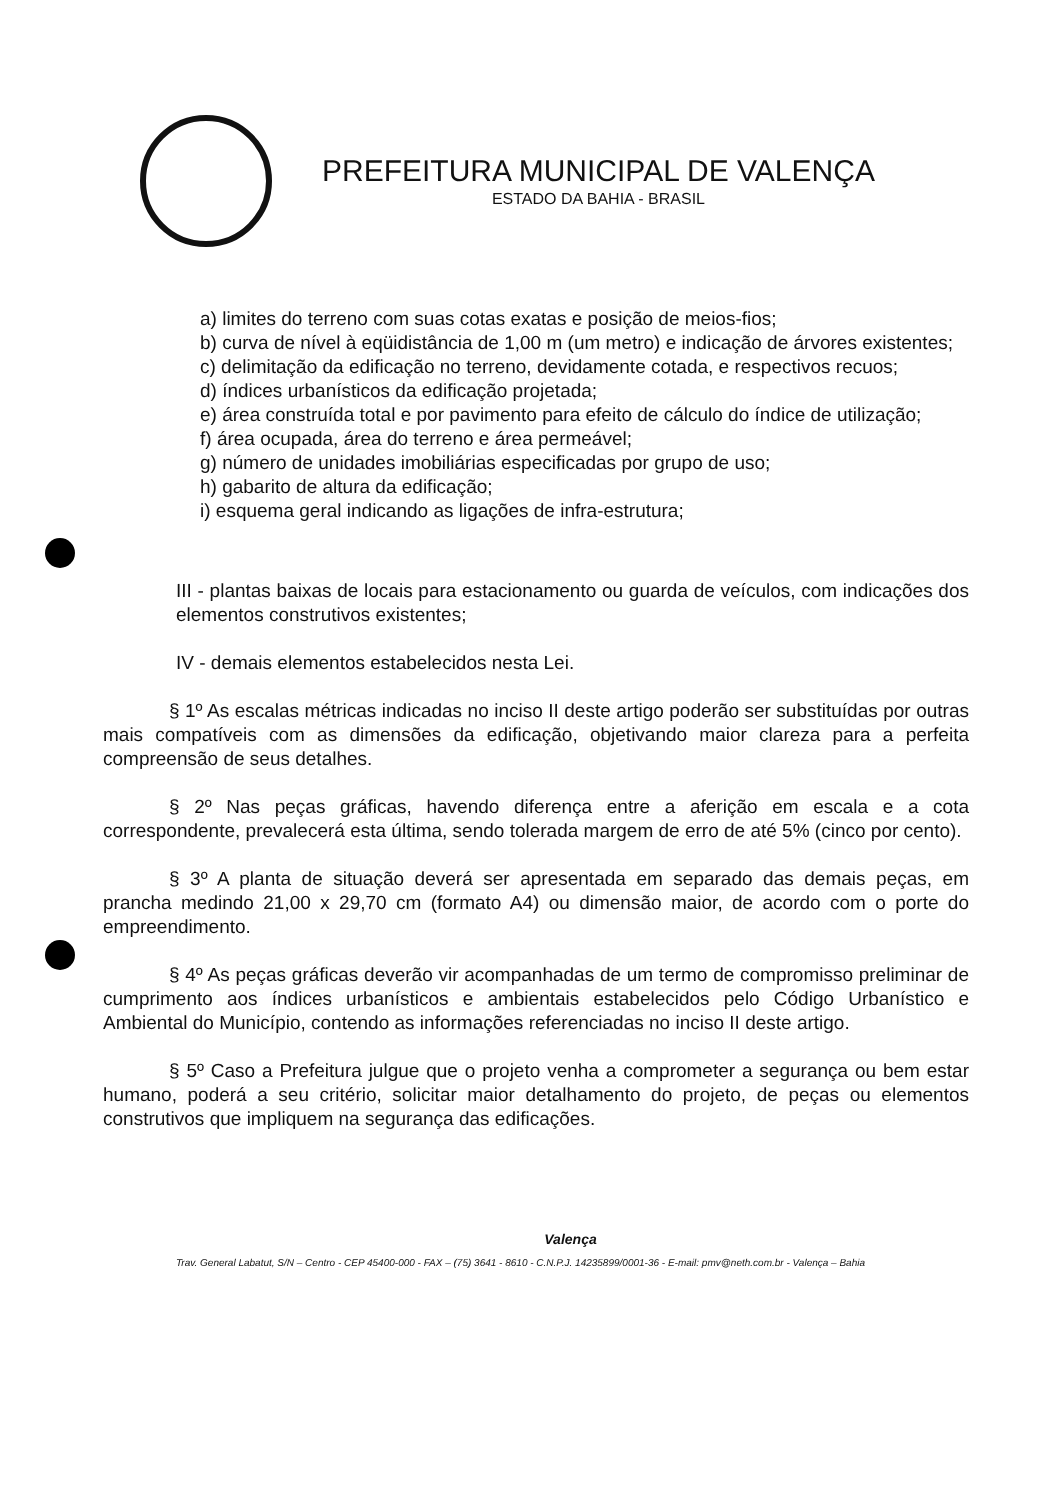PREFEITURA MUNICIPAL DE VALENÇA
ESTADO DA BAHIA - BRASIL
a) limites do terreno com suas cotas exatas e posição de meios-fios;
b) curva de nível à eqüidistância de 1,00 m (um metro) e indicação de árvores existentes;
c) delimitação da edificação no terreno, devidamente cotada, e respectivos recuos;
d) índices urbanísticos da edificação projetada;
e) área construída total e por pavimento para efeito de cálculo do índice de utilização;
f) área ocupada, área do terreno e área permeável;
g) número de unidades imobiliárias especificadas por grupo de uso;
h) gabarito de altura da edificação;
i) esquema geral indicando as ligações de infra-estrutura;
III - plantas baixas de locais para estacionamento ou guarda de veículos, com indicações dos elementos construtivos existentes;
IV - demais elementos estabelecidos nesta Lei.
§ 1º As escalas métricas indicadas no inciso II deste artigo poderão ser substituídas por outras mais compatíveis com as dimensões da edificação, objetivando maior clareza para a perfeita compreensão de seus detalhes.
§ 2º Nas peças gráficas, havendo diferença entre a aferição em escala e a cota correspondente, prevalecerá esta última, sendo tolerada margem de erro de até 5% (cinco por cento).
§ 3º A planta de situação deverá ser apresentada em separado das demais peças, em prancha medindo 21,00 x 29,70 cm (formato A4) ou dimensão maior, de acordo com o porte do empreendimento.
§ 4º As peças gráficas deverão vir acompanhadas de um termo de compromisso preliminar de cumprimento aos índices urbanísticos e ambientais estabelecidos pelo Código Urbanístico e Ambiental do Município, contendo as informações referenciadas no inciso II deste artigo.
§ 5º Caso a Prefeitura julgue que o projeto venha a comprometer a segurança ou bem estar humano, poderá a seu critério, solicitar maior detalhamento do projeto, de peças ou elementos construtivos que impliquem na segurança das edificações.
Valença
Trav. General Labatut, S/N – Centro - CEP 45400-000 - FAX – (75) 3641 - 8610 - C.N.P.J. 14235899/0001-36 - E-mail: pmv@neth.com.br - Valença – Bahia